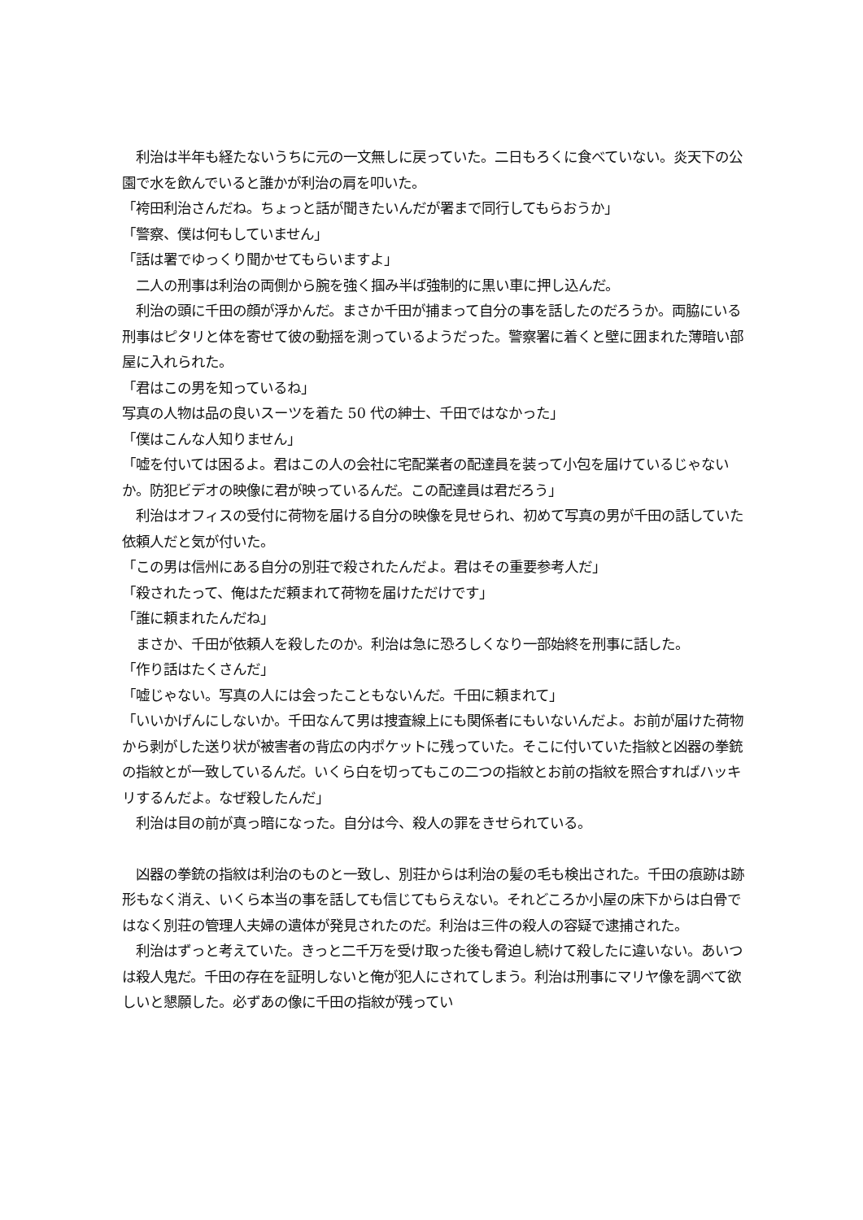利治は半年も経たないうちに元の一文無しに戻っていた。二日もろくに食べていない。炎天下の公園で水を飲んでいると誰かが利治の肩を叩いた。
「袴田利治さんだね。ちょっと話が聞きたいんだが署まで同行してもらおうか」
「警察、僕は何もしていません」
「話は署でゆっくり聞かせてもらいますよ」
　二人の刑事は利治の両側から腕を強く掴み半ば強制的に黒い車に押し込んだ。
　利治の頭に千田の顔が浮かんだ。まさか千田が捕まって自分の事を話したのだろうか。両脇にいる刑事はピタリと体を寄せて彼の動揺を測っているようだった。警察署に着くと壁に囲まれた薄暗い部屋に入れられた。
「君はこの男を知っているね」
写真の人物は品の良いスーツを着た 50 代の紳士、千田ではなかった」
「僕はこんな人知りません」
「嘘を付いては困るよ。君はこの人の会社に宅配業者の配達員を装って小包を届けているじゃないか。防犯ビデオの映像に君が映っているんだ。この配達員は君だろう」
　利治はオフィスの受付に荷物を届ける自分の映像を見せられ、初めて写真の男が千田の話していた依頼人だと気が付いた。
「この男は信州にある自分の別荘で殺されたんだよ。君はその重要参考人だ」
「殺されたって、俺はただ頼まれて荷物を届けただけです」
「誰に頼まれたんだね」
　まさか、千田が依頼人を殺したのか。利治は急に恐ろしくなり一部始終を刑事に話した。
「作り話はたくさんだ」
「嘘じゃない。写真の人には会ったこともないんだ。千田に頼まれて」
「いいかげんにしないか。千田なんて男は捜査線上にも関係者にもいないんだよ。お前が届けた荷物から剥がした送り状が被害者の背広の内ポケットに残っていた。そこに付いていた指紋と凶器の拳銃の指紋とが一致しているんだ。いくら白を切ってもこの二つの指紋とお前の指紋を照合すればハッキリするんだよ。なぜ殺したんだ」
　利治は目の前が真っ暗になった。自分は今、殺人の罪をきせられている。
　凶器の拳銃の指紋は利治のものと一致し、別荘からは利治の髪の毛も検出された。千田の痕跡は跡形もなく消え、いくら本当の事を話しても信じてもらえない。それどころか小屋の床下からは白骨ではなく別荘の管理人夫婦の遺体が発見されたのだ。利治は三件の殺人の容疑で逮捕された。
　利治はずっと考えていた。きっと二千万を受け取った後も脅迫し続けて殺したに違いない。あいつは殺人鬼だ。千田の存在を証明しないと俺が犯人にされてしまう。利治は刑事にマリヤ像を調べて欲しいと懇願した。必ずあの像に千田の指紋が残ってい